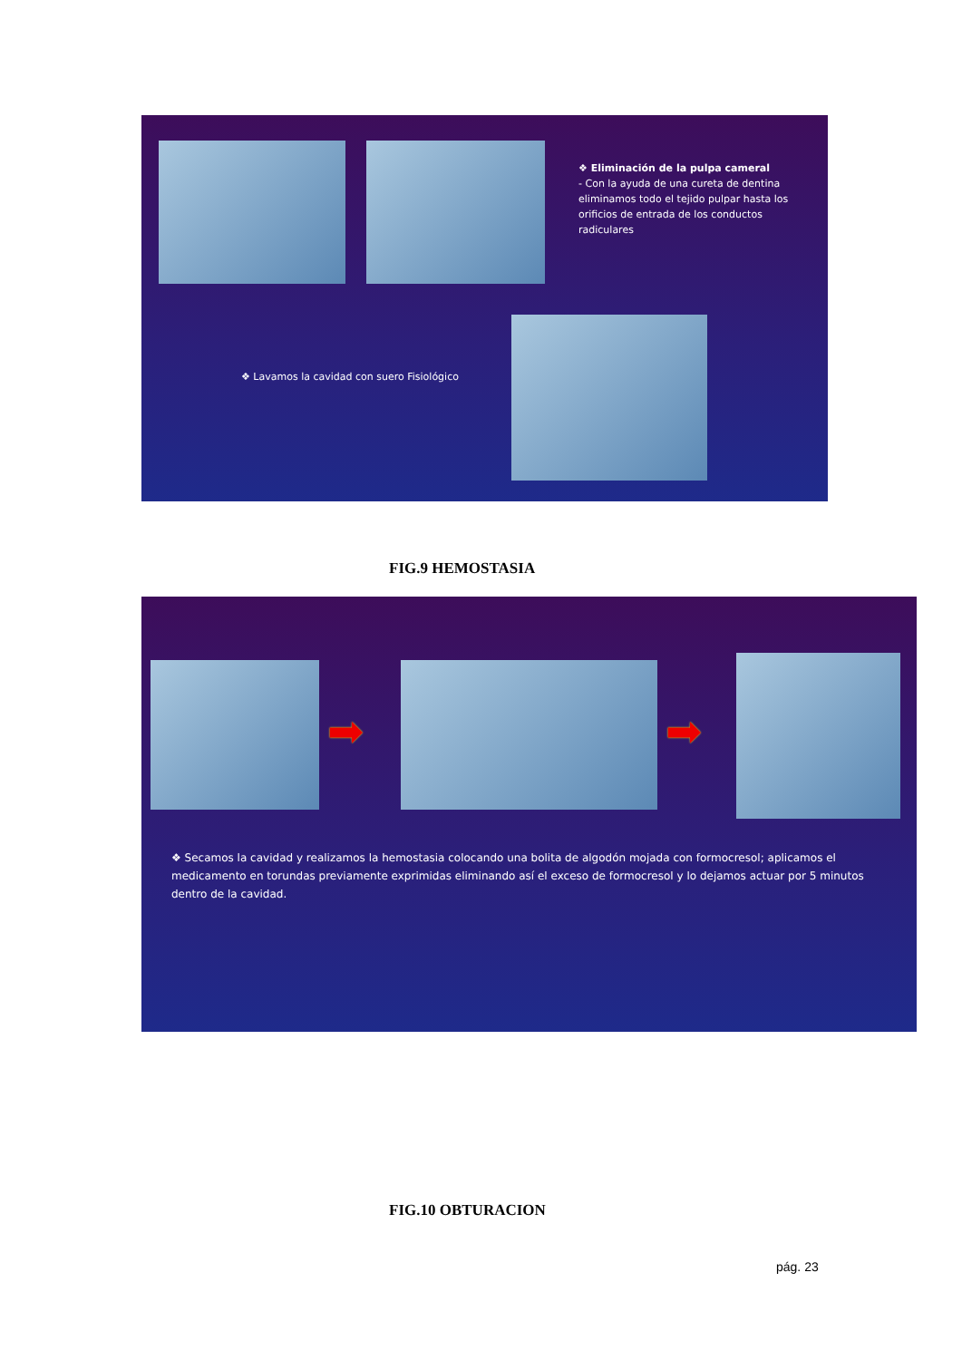❖ Eliminación de la pulpa cameral
- Con la ayuda de una cureta de dentina eliminamos todo el tejido pulpar hasta los orificios de entrada de los conductos radiculares
❖ Lavamos la cavidad con suero Fisiológico
FIG.9 HEMOSTASIA
➡ ➡
❖ Secamos la cavidad y realizamos la hemostasia colocando una bolita de algodón mojada con formocresol; aplicamos el medicamento en torundas previamente exprimidas eliminando así el exceso de formocresol y lo dejamos actuar por 5 minutos dentro de la cavidad.
FIG.10 OBTURACION
pág. 23